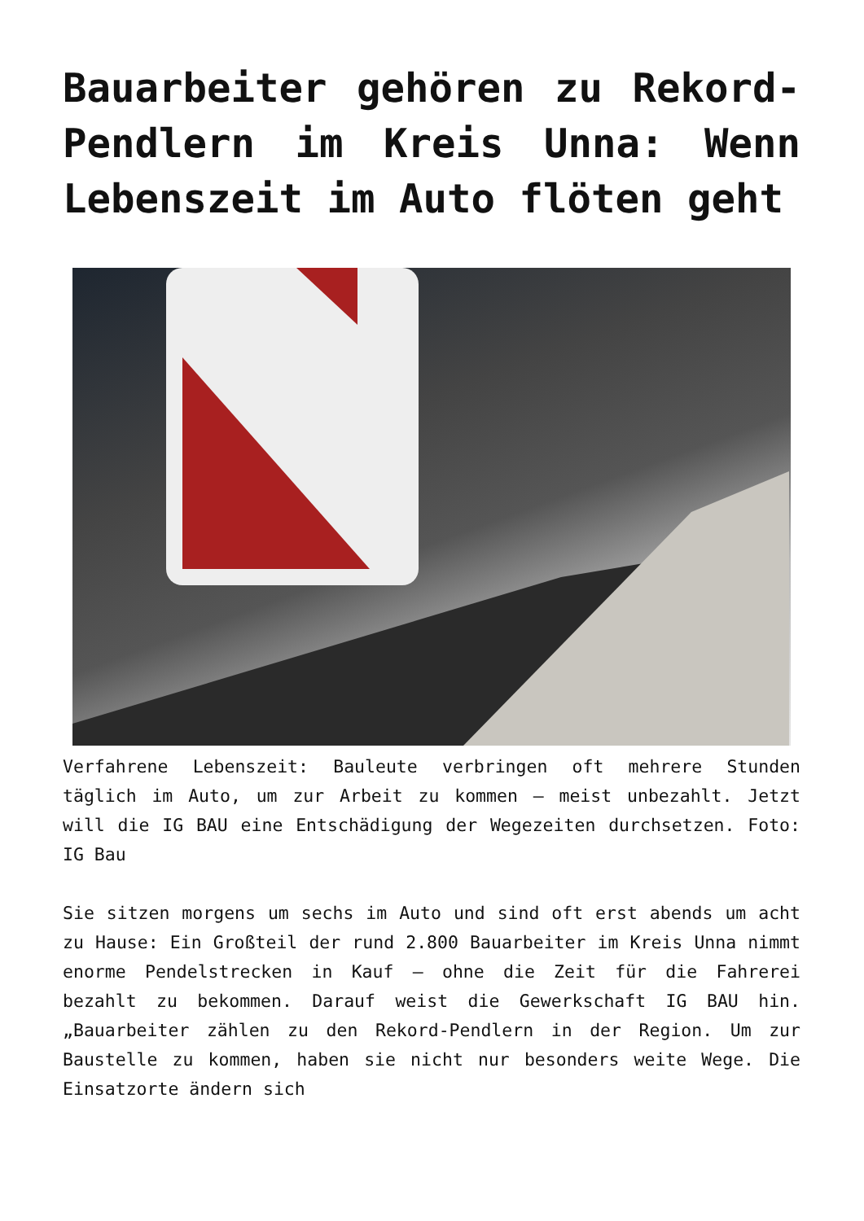Bauarbeiter gehören zu Rekord-Pendlern im Kreis Unna: Wenn Lebenszeit im Auto flöten geht
Verfahrene Lebenszeit: Bauleute verbringen oft mehrere Stunden täglich im Auto, um zur Arbeit zu kommen – meist unbezahlt. Jetzt will die IG BAU eine Entschädigung der Wegezeiten durchsetzen. Foto: IG Bau
Sie sitzen morgens um sechs im Auto und sind oft erst abends um acht zu Hause: Ein Großteil der rund 2.800 Bauarbeiter im Kreis Unna nimmt enorme Pendelstrecken in Kauf – ohne die Zeit für die Fahrerei bezahlt zu bekommen. Darauf weist die Gewerkschaft IG BAU hin. „Bauarbeiter zählen zu den Rekord-Pendlern in der Region. Um zur Baustelle zu kommen, haben sie nicht nur besonders weite Wege. Die Einsatzorte ändern sich